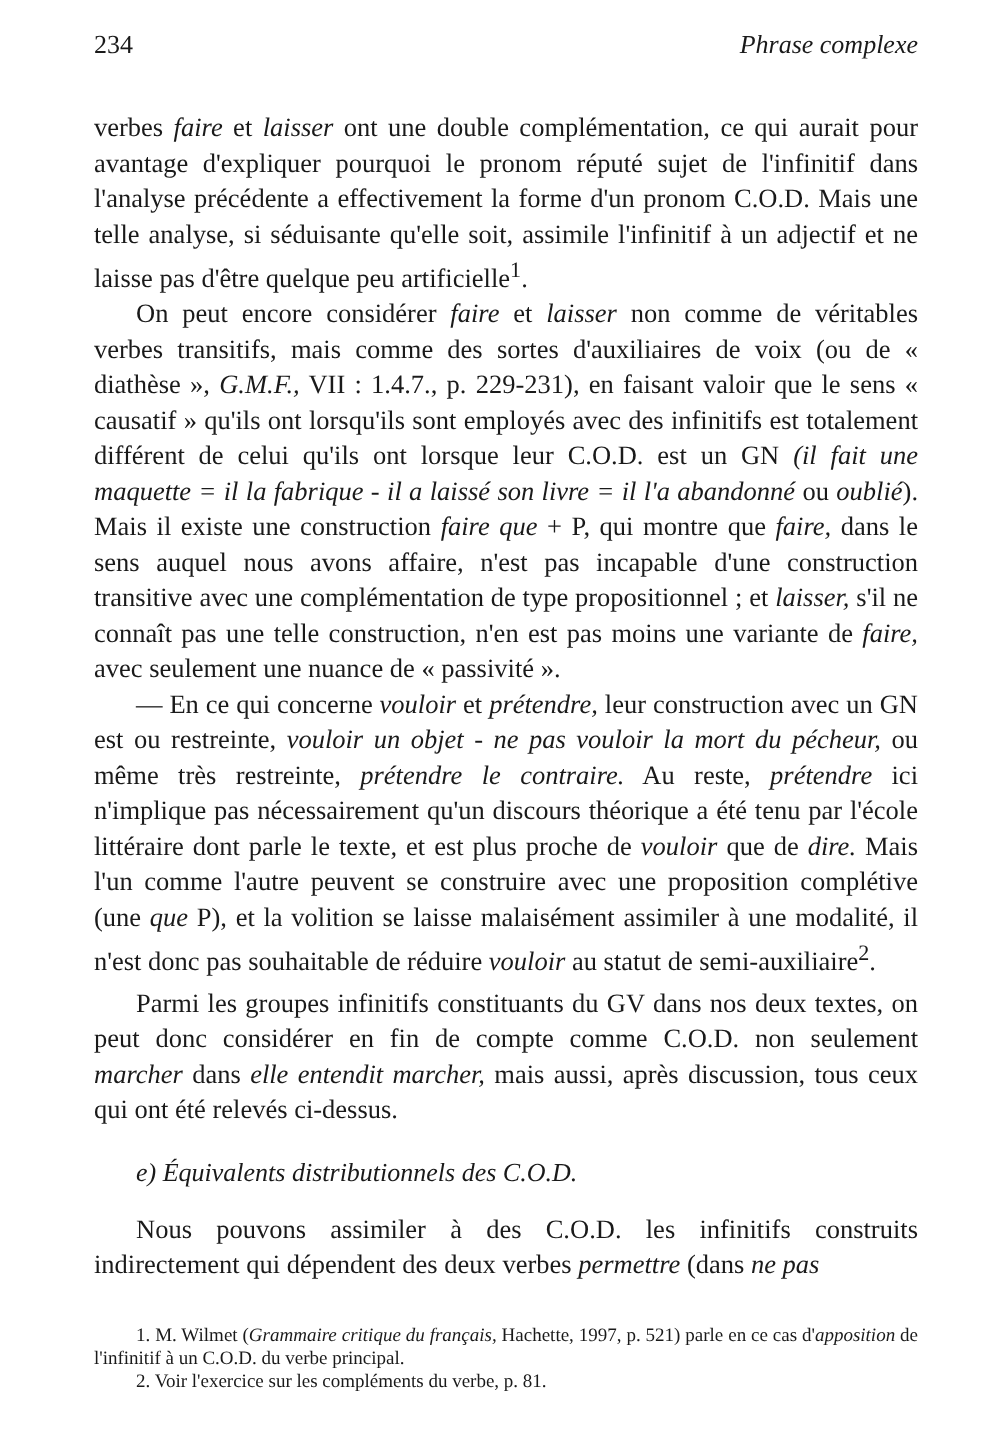234 Phrase complexe
verbes faire et laisser ont une double complémentation, ce qui aurait pour avantage d'expliquer pourquoi le pronom réputé sujet de l'infinitif dans l'analyse précédente a effectivement la forme d'un pronom C.O.D. Mais une telle analyse, si séduisante qu'elle soit, assimile l'infinitif à un adjectif et ne laisse pas d'être quelque peu artificielle<sup>1</sup>.
On peut encore considérer faire et laisser non comme de véritables verbes transitifs, mais comme des sortes d'auxiliaires de voix (ou de « diathèse », G.M.F., VII : 1.4.7., p. 229-231), en faisant valoir que le sens « causatif » qu'ils ont lorsqu'ils sont employés avec des infinitifs est totalement différent de celui qu'ils ont lorsque leur C.O.D. est un GN (il fait une maquette = il la fabrique - il a laissé son livre = il l'a abandonné ou oublié). Mais il existe une construction faire que + P, qui montre que faire, dans le sens auquel nous avons affaire, n'est pas incapable d'une construction transitive avec une complémentation de type propositionnel ; et laisser, s'il ne connaît pas une telle construction, n'en est pas moins une variante de faire, avec seulement une nuance de « passivité ».
— En ce qui concerne vouloir et prétendre, leur construction avec un GN est ou restreinte, vouloir un objet - ne pas vouloir la mort du pécheur, ou même très restreinte, prétendre le contraire. Au reste, prétendre ici n'implique pas nécessairement qu'un discours théorique a été tenu par l'école littéraire dont parle le texte, et est plus proche de vouloir que de dire. Mais l'un comme l'autre peuvent se construire avec une proposition complétive (une que P), et la volition se laisse malaisément assimiler à une modalité, il n'est donc pas souhaitable de réduire vouloir au statut de semi-auxiliaire<sup>2</sup>.
Parmi les groupes infinitifs constituants du GV dans nos deux textes, on peut donc considérer en fin de compte comme C.O.D. non seulement marcher dans elle entendit marcher, mais aussi, après discussion, tous ceux qui ont été relevés ci-dessus.
e) Équivalents distributionnels des C.O.D.
Nous pouvons assimiler à des C.O.D. les infinitifs construits indirectement qui dépendent des deux verbes permettre (dans ne pas
1. M. Wilmet (Grammaire critique du français, Hachette, 1997, p. 521) parle en ce cas d'apposition de l'infinitif à un C.O.D. du verbe principal.
2. Voir l'exercice sur les compléments du verbe, p. 81.